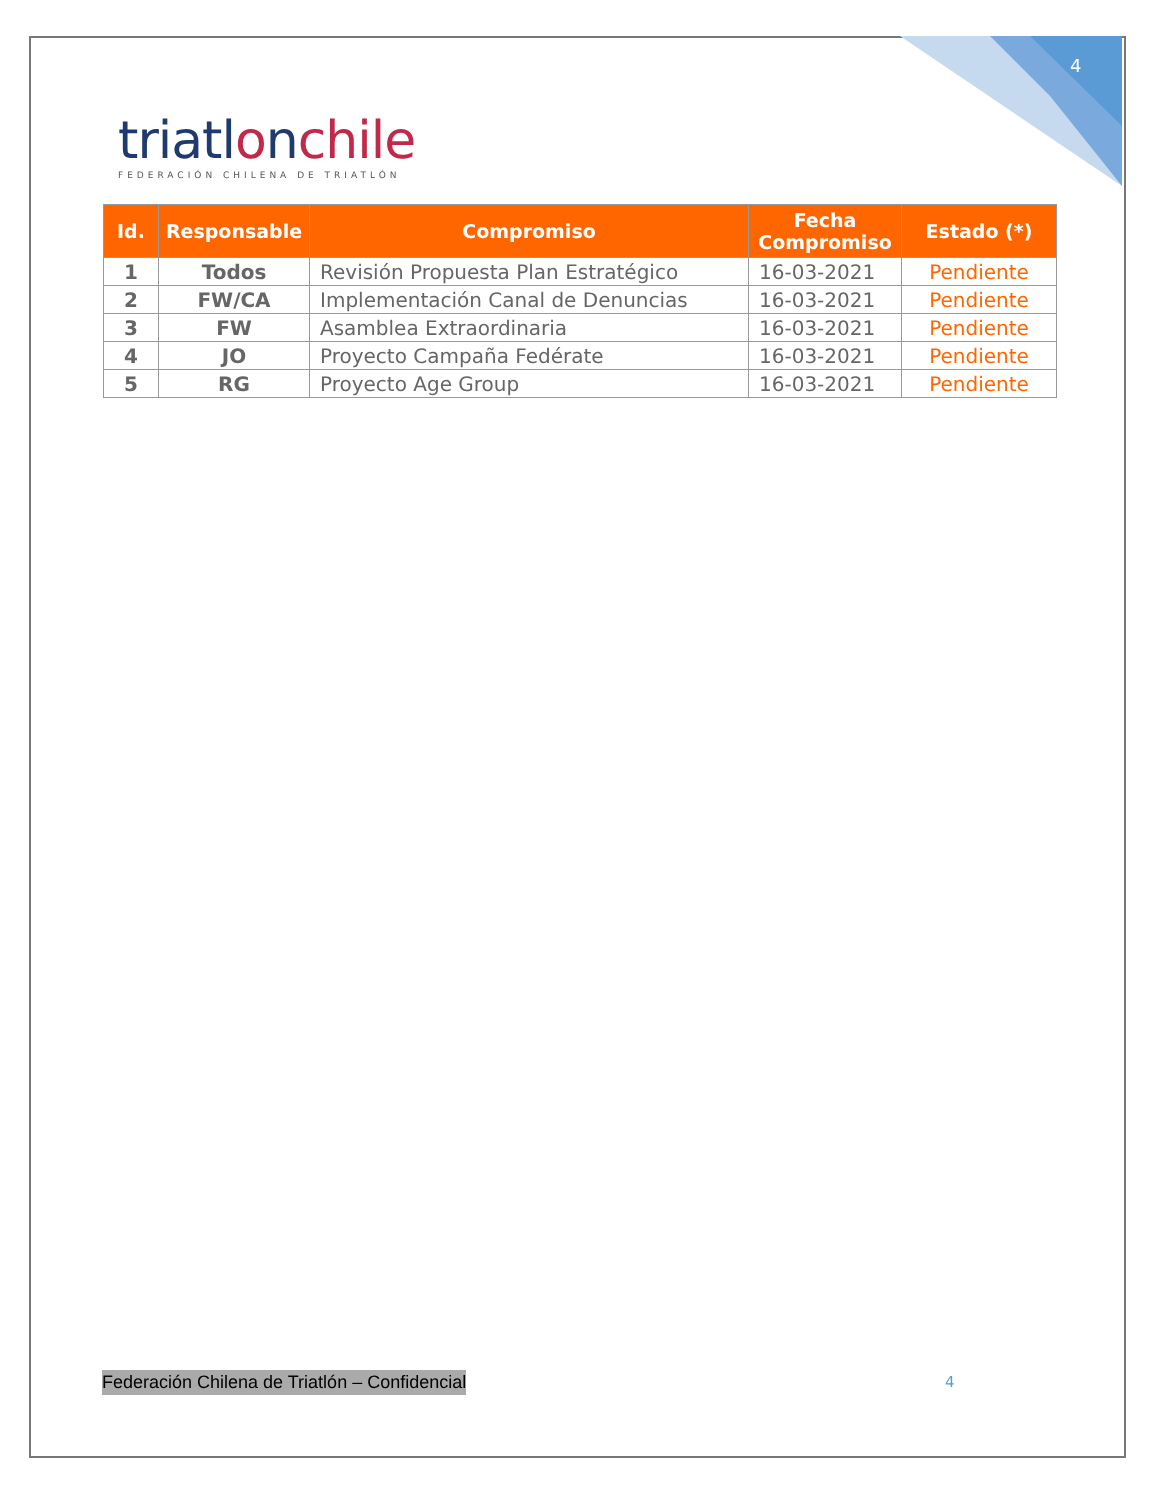4
triatlonchile
FEDERACIÓN CHILENA DE TRIATLÓN
| Id. | Responsable | Compromiso | Fecha Compromiso | Estado (*) |
| --- | --- | --- | --- | --- |
| 1 | Todos | Revisión Propuesta Plan Estratégico | 16-03-2021 | Pendiente |
| 2 | FW/CA | Implementación Canal de Denuncias | 16-03-2021 | Pendiente |
| 3 | FW | Asamblea Extraordinaria | 16-03-2021 | Pendiente |
| 4 | JO | Proyecto Campaña Fedérate | 16-03-2021 | Pendiente |
| 5 | RG | Proyecto Age Group | 16-03-2021 | Pendiente |
Federación Chilena de Triatlón – Confidencial
4